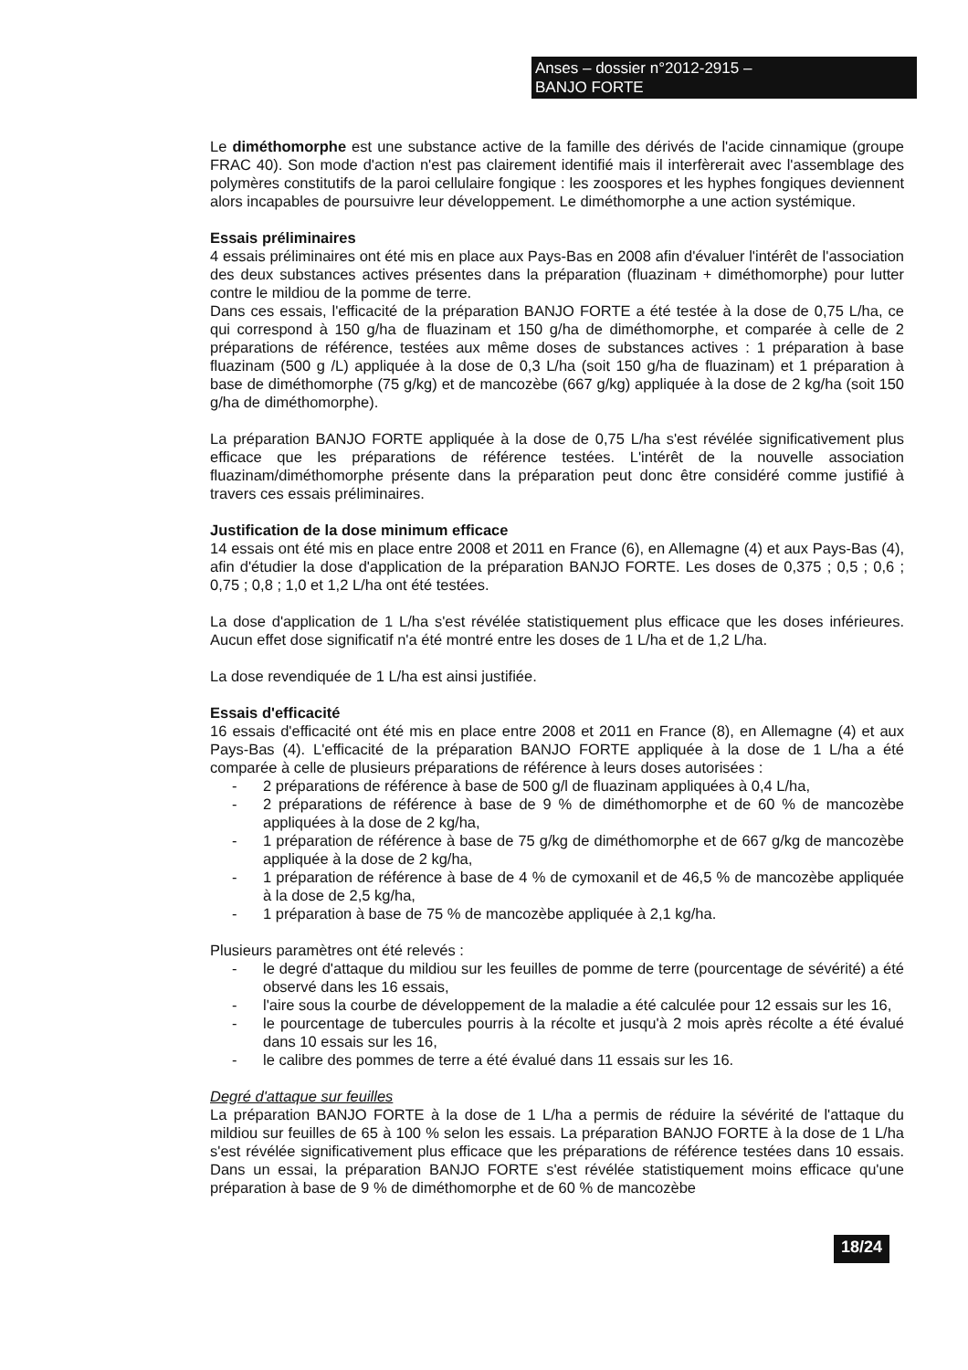Anses – dossier n°2012-2915 –
BANJO FORTE
Le diméthomorphe est une substance active de la famille des dérivés de l'acide cinnamique (groupe FRAC 40). Son mode d'action n'est pas clairement identifié mais il interfèrerait avec l'assemblage des polymères constitutifs de la paroi cellulaire fongique : les zoospores et les hyphes fongiques deviennent alors incapables de poursuivre leur développement. Le diméthomorphe a une action systémique.
Essais préliminaires
4 essais préliminaires ont été mis en place aux Pays-Bas en 2008 afin d'évaluer l'intérêt de l'association des deux substances actives présentes dans la préparation (fluazinam + diméthomorphe) pour lutter contre le mildiou de la pomme de terre.
Dans ces essais, l'efficacité de la préparation BANJO FORTE a été testée à la dose de 0,75 L/ha, ce qui correspond à 150 g/ha de fluazinam et 150 g/ha de diméthomorphe, et comparée à celle de 2 préparations de référence, testées aux même doses de substances actives : 1 préparation à base fluazinam (500 g /L) appliquée à la dose de 0,3 L/ha (soit 150 g/ha de fluazinam) et 1 préparation à base de diméthomorphe (75 g/kg) et de mancozèbe (667 g/kg) appliquée à la dose de 2 kg/ha (soit 150 g/ha de diméthomorphe).
La préparation BANJO FORTE appliquée à la dose de 0,75 L/ha s'est révélée significativement plus efficace que les préparations de référence testées. L'intérêt de la nouvelle association fluazinam/diméthomorphe présente dans la préparation peut donc être considéré comme justifié à travers ces essais préliminaires.
Justification de la dose minimum efficace
14 essais ont été mis en place entre 2008 et 2011 en France (6), en Allemagne (4) et aux Pays-Bas (4), afin d'étudier la dose d'application de la préparation BANJO FORTE. Les doses de 0,375 ; 0,5 ; 0,6 ; 0,75 ; 0,8 ; 1,0 et 1,2 L/ha ont été testées.
La dose d'application de 1 L/ha s'est révélée statistiquement plus efficace que les doses inférieures. Aucun effet dose significatif n'a été montré entre les doses de 1 L/ha et de 1,2 L/ha.
La dose revendiquée de 1 L/ha est ainsi justifiée.
Essais d'efficacité
16 essais d'efficacité ont été mis en place entre 2008 et 2011 en France (8), en Allemagne (4) et aux Pays-Bas (4). L'efficacité de la préparation BANJO FORTE appliquée à la dose de 1 L/ha a été comparée à celle de plusieurs préparations de référence à leurs doses autorisées :
- 2 préparations de référence à base de 500 g/l de fluazinam appliquées à 0,4 L/ha,
- 2 préparations de référence à base de 9 % de diméthomorphe et de 60 % de mancozèbe appliquées à la dose de 2 kg/ha,
- 1 préparation de référence à base de 75 g/kg de diméthomorphe et de 667 g/kg de mancozèbe appliquée à la dose de 2 kg/ha,
- 1 préparation de référence à base de 4 % de cymoxanil et de 46,5 % de mancozèbe appliquée à la dose de 2,5 kg/ha,
- 1 préparation à base de 75 % de mancozèbe appliquée à 2,1 kg/ha.
Plusieurs paramètres ont été relevés :
- le degré d'attaque du mildiou sur les feuilles de pomme de terre (pourcentage de sévérité) a été observé dans les 16 essais,
- l'aire sous la courbe de développement de la maladie a été calculée pour 12 essais sur les 16,
- le pourcentage de tubercules pourris à la récolte et jusqu'à 2 mois après récolte a été évalué dans 10 essais sur les 16,
- le calibre des pommes de terre a été évalué dans 11 essais sur les 16.
Degré d'attaque sur feuilles
La préparation BANJO FORTE à la dose de 1 L/ha a permis de réduire la sévérité de l'attaque du mildiou sur feuilles de 65 à 100 % selon les essais. La préparation BANJO FORTE à la dose de 1 L/ha s'est révélée significativement plus efficace que les préparations de référence testées dans 10 essais. Dans un essai, la préparation BANJO FORTE s'est révélée statistiquement moins efficace qu'une préparation à base de 9 % de diméthomorphe et de 60 % de mancozèbe
18/24